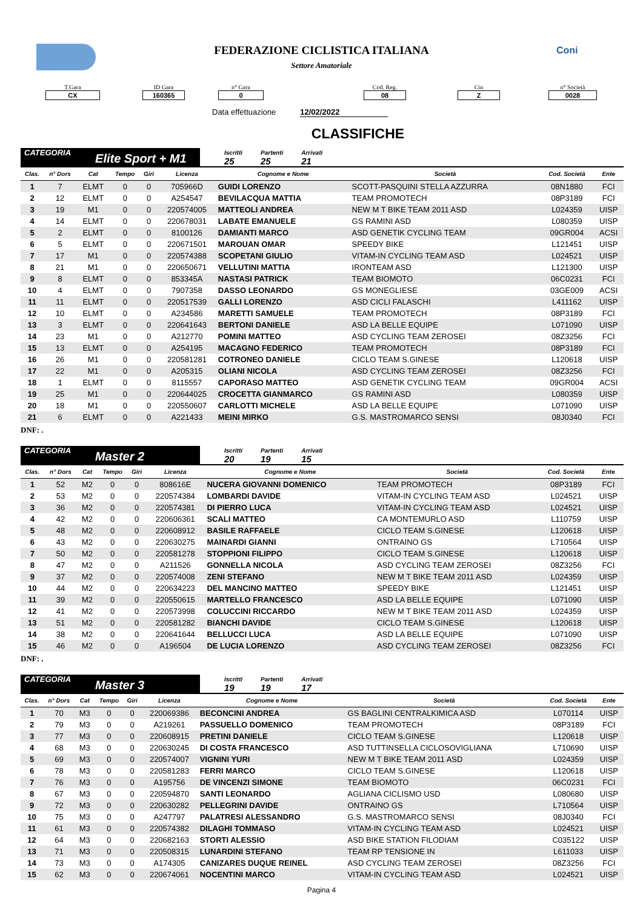Coni
FEDERAZIONE CICLISTICA ITALIANA
Settore Amatoriale
T.Gara
CX
ID Gara
160365
n° Gara
0
Cod. Reg.
08
Cin
Z
n° Società
0028
Data effettuazione 12/02/2022
CLASSIFICHE
CATEGORIA Elite Sport + M1
Iscritti
25
Partenti
25
Arrivati
21
| Clas. | n° Dors | Cat | Tempo | Giri | Licenza | Cognome e Nome | Società | Cod. Società | Ente |
| --- | --- | --- | --- | --- | --- | --- | --- | --- | --- |
| 1 | 7 | ELMT | 0 | 0 | 705966D | GUIDI LORENZO | SCOTT-PASQUINI STELLA AZZURRA | 08N1880 | FCI |
| 2 | 12 | ELMT | 0 | 0 | A254547 | BEVILACQUA MATTIA | TEAM PROMOTECH | 08P3189 | FCI |
| 3 | 19 | M1 | 0 | 0 | 220574005 | MATTEOLI ANDREA | NEW M T BIKE TEAM 2011 ASD | L024359 | UISP |
| 4 | 14 | ELMT | 0 | 0 | 220678031 | LABATE EMANUELE | GS RAMINI ASD | L080359 | UISP |
| 5 | 2 | ELMT | 0 | 0 | 8100126 | DAMIANTI MARCO | ASD GENETIK CYCLING TEAM | 09GR004 | ACSI |
| 6 | 5 | ELMT | 0 | 0 | 220671501 | MAROUAN OMAR | SPEEDY BIKE | L121451 | UISP |
| 7 | 17 | M1 | 0 | 0 | 220574388 | SCOPETANI GIULIO | VITAM-IN CYCLING TEAM ASD | L024521 | UISP |
| 8 | 21 | M1 | 0 | 0 | 220650671 | VELLUTINI MATTIA | IRONTEAM ASD | L121300 | UISP |
| 9 | 8 | ELMT | 0 | 0 | 853345A | NASTASI PATRICK | TEAM BIOMOTO | 06C0231 | FCI |
| 10 | 4 | ELMT | 0 | 0 | 7907358 | DASSO LEONARDO | GS MONEGLIESE | 03GE009 | ACSI |
| 11 | 11 | ELMT | 0 | 0 | 220517539 | GALLI LORENZO | ASD CICLI FALASCHI | L411162 | UISP |
| 12 | 10 | ELMT | 0 | 0 | A234586 | MARETTI SAMUELE | TEAM PROMOTECH | 08P3189 | FCI |
| 13 | 3 | ELMT | 0 | 0 | 220641643 | BERTONI DANIELE | ASD LA BELLE EQUIPE | L071090 | UISP |
| 14 | 23 | M1 | 0 | 0 | A212770 | POMINI MATTEO | ASD CYCLING TEAM ZEROSEI | 08Z3256 | FCI |
| 15 | 13 | ELMT | 0 | 0 | A254195 | MACAGNO FEDERICO | TEAM PROMOTECH | 08P3189 | FCI |
| 16 | 26 | M1 | 0 | 0 | 220581281 | COTRONEO DANIELE | CICLO TEAM S.GINESE | L120618 | UISP |
| 17 | 22 | M1 | 0 | 0 | A205315 | OLIANI NICOLA | ASD CYCLING TEAM ZEROSEI | 08Z3256 | FCI |
| 18 | 1 | ELMT | 0 | 0 | 8115557 | CAPORASO MATTEO | ASD GENETIK CYCLING TEAM | 09GR004 | ACSI |
| 19 | 25 | M1 | 0 | 0 | 220644025 | CROCETTA GIANMARCO | GS RAMINI ASD | L080359 | UISP |
| 20 | 18 | M1 | 0 | 0 | 220550607 | CARLOTTI MICHELE | ASD LA BELLE EQUIPE | L071090 | UISP |
| 21 | 6 | ELMT | 0 | 0 | A221433 | MEINI MIRKO | G.S. MASTROMARCO SENSI | 08J0340 | FCI |
DNF: .
CATEGORIA Master 2
Iscritti
20
Partenti
19
Arrivati
15
| Clas. | n° Dors | Cat | Tempo | Giri | Licenza | Cognome e Nome | Società | Cod. Società | Ente |
| --- | --- | --- | --- | --- | --- | --- | --- | --- | --- |
| 1 | 52 | M2 | 0 | 0 | 808616E | NUCERA GIOVANNI DOMENICO | TEAM PROMOTECH | 08P3189 | FCI |
| 2 | 53 | M2 | 0 | 0 | 220574384 | LOMBARDI DAVIDE | VITAM-IN CYCLING TEAM ASD | L024521 | UISP |
| 3 | 36 | M2 | 0 | 0 | 220574381 | DI PIERRO LUCA | VITAM-IN CYCLING TEAM ASD | L024521 | UISP |
| 4 | 42 | M2 | 0 | 0 | 220606361 | SCALI MATTEO | CA MONTEMURLO ASD | L110759 | UISP |
| 5 | 48 | M2 | 0 | 0 | 220608912 | BASILE RAFFAELE | CICLO TEAM S.GINESE | L120618 | UISP |
| 6 | 43 | M2 | 0 | 0 | 220630275 | MAINARDI GIANNI | ONTRAINO GS | L710564 | UISP |
| 7 | 50 | M2 | 0 | 0 | 220581278 | STOPPIONI FILIPPO | CICLO TEAM S.GINESE | L120618 | UISP |
| 8 | 47 | M2 | 0 | 0 | A211526 | GONNELLA NICOLA | ASD CYCLING TEAM ZEROSEI | 08Z3256 | FCI |
| 9 | 37 | M2 | 0 | 0 | 220574008 | ZENI STEFANO | NEW M T BIKE TEAM 2011 ASD | L024359 | UISP |
| 10 | 44 | M2 | 0 | 0 | 220634223 | DEL MANCINO MATTEO | SPEEDY BIKE | L121451 | UISP |
| 11 | 39 | M2 | 0 | 0 | 220550615 | MARTELLO FRANCESCO | ASD LA BELLE EQUIPE | L071090 | UISP |
| 12 | 41 | M2 | 0 | 0 | 220573998 | COLUCCINI RICCARDO | NEW M T BIKE TEAM 2011 ASD | L024359 | UISP |
| 13 | 51 | M2 | 0 | 0 | 220581282 | BIANCHI DAVIDE | CICLO TEAM S.GINESE | L120618 | UISP |
| 14 | 38 | M2 | 0 | 0 | 220641644 | BELLUCCI LUCA | ASD LA BELLE EQUIPE | L071090 | UISP |
| 15 | 46 | M2 | 0 | 0 | A196504 | DE LUCIA LORENZO | ASD CYCLING TEAM ZEROSEI | 08Z3256 | FCI |
DNF: .
CATEGORIA Master 3
Iscritti
19
Partenti
19
Arrivati
17
| Clas. | n° Dors | Cat | Tempo | Giri | Licenza | Cognome e Nome | Società | Cod. Società | Ente |
| --- | --- | --- | --- | --- | --- | --- | --- | --- | --- |
| 1 | 70 | M3 | 0 | 0 | 220069386 | BECONCINI ANDREA | GS BAGLINI CENTRALKIMICA ASD | L070114 | UISP |
| 2 | 79 | M3 | 0 | 0 | A219261 | PASSUELLO DOMENICO | TEAM PROMOTECH | 08P3189 | FCI |
| 3 | 77 | M3 | 0 | 0 | 220608915 | PRETINI DANIELE | CICLO TEAM S.GINESE | L120618 | UISP |
| 4 | 68 | M3 | 0 | 0 | 220630245 | DI COSTA FRANCESCO | ASD TUTTINSELLA CICLOSOVIGLIANA | L710690 | UISP |
| 5 | 69 | M3 | 0 | 0 | 220574007 | VIGNINI YURI | NEW M T BIKE TEAM 2011 ASD | L024359 | UISP |
| 6 | 78 | M3 | 0 | 0 | 220581283 | FERRI MARCO | CICLO TEAM S.GINESE | L120618 | UISP |
| 7 | 76 | M3 | 0 | 0 | A195756 | DE VINCENZI SIMONE | TEAM BIOMOTO | 06C0231 | FCI |
| 8 | 67 | M3 | 0 | 0 | 220594870 | SANTI LEONARDO | AGLIANA CICLISMO USD | L080680 | UISP |
| 9 | 72 | M3 | 0 | 0 | 220630282 | PELLEGRINI DAVIDE | ONTRAINO GS | L710564 | UISP |
| 10 | 75 | M3 | 0 | 0 | A247797 | PALATRESI ALESSANDRO | G.S. MASTROMARCO SENSI | 08J0340 | FCI |
| 11 | 61 | M3 | 0 | 0 | 220574382 | DILAGHI TOMMASO | VITAM-IN CYCLING TEAM ASD | L024521 | UISP |
| 12 | 64 | M3 | 0 | 0 | 220682163 | STORTI ALESSIO | ASD BIKE STATION FILODIAM | C035122 | UISP |
| 13 | 71 | M3 | 0 | 0 | 220508315 | LUNARDINI STEFANO | TEAM RP TENSIONE IN | L611033 | UISP |
| 14 | 73 | M3 | 0 | 0 | A174305 | CANIZARES DUQUE REINEL | ASD CYCLING TEAM ZEROSEI | 08Z3256 | FCI |
| 15 | 62 | M3 | 0 | 0 | 220674061 | NOCENTINI MARCO | VITAM-IN CYCLING TEAM ASD | L024521 | UISP |
Pagina 4